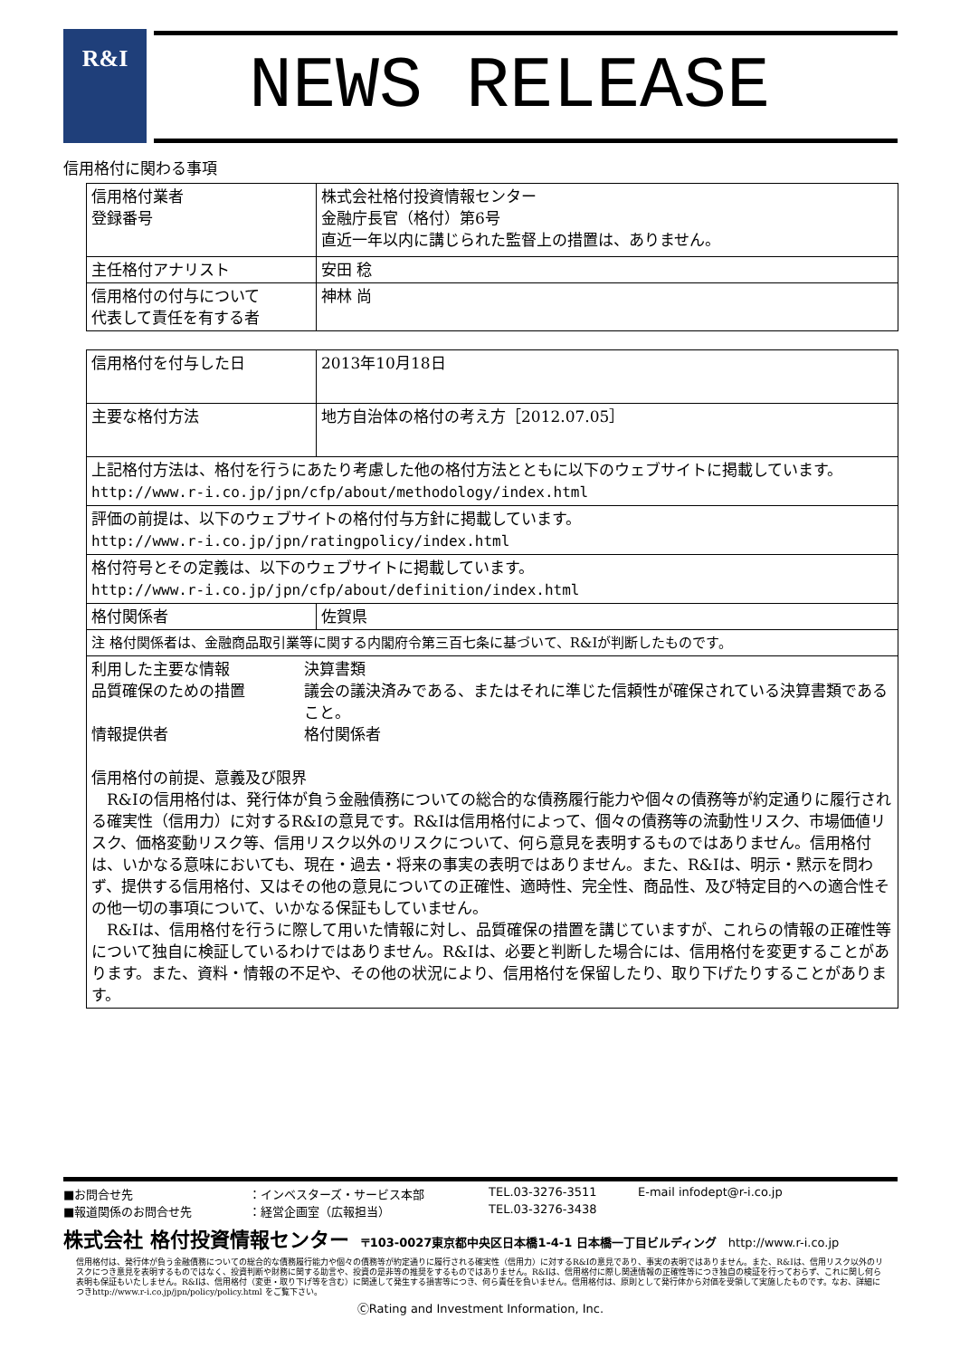R&I
NEWS RELEASE
信用格付に関わる事項
| 信用格付業者 登録番号 | 株式会社格付投資情報センター 金融庁長官（格付）第6号 直近一年以内に講じられた監督上の措置は、ありません。 |
| 主任格付アナリスト | 安田 稔 |
| 信用格付の付与について 代表して責任を有する者 | 神林 尚 |
| 信用格付を付与した日 | 2013年10月18日 |
| 主要な格付方法 | 地方自治体の格付の考え方［2012.07.05］ |
| 上記格付方法は、格付を行うにあたり考慮した他の格付方法とともに以下のウェブサイトに掲載しています。 http://www.r-i.co.jp/jpn/cfp/about/methodology/index.html | |
| 評価の前提は、以下のウェブサイトの格付付与方針に掲載しています。 http://www.r-i.co.jp/jpn/ratingpolicy/index.html | |
| 格付符号とその定義は、以下のウェブサイトに掲載しています。 http://www.r-i.co.jp/jpn/cfp/about/definition/index.html | |
| 格付関係者 | 佐賀県 |
| 注 格付関係者は、金融商品取引業等に関する内閣府令第三百七条に基づいて、R&Iが判断したものです。 | |
| / 利用した主要な情報 / 決算書類 / / 品質確保のための措置 / 議会の議決済みである、またはそれに準じた信頼性が確保されている決算書類であること。 / / 情報提供者 / 格付関係者 / 信用格付の前提、意義及び限界 R&Iの信用格付は、発行体が負う金融債務についての総合的な債務履行能力や個々の債務等が約定通りに履行される確実性（信用力）に対するR&Iの意見です。R&Iは信用格付によって、個々の債務等の流動性リスク、市場価値リスク、価格変動リスク等、信用リスク以外のリスクについて、何ら意見を表明するものではありません。信用格付は、いかなる意味においても、現在・過去・将来の事実の表明ではありません。また、R&Iは、明示・黙示を問わず、提供する信用格付、又はその他の意見についての正確性、適時性、完全性、商品性、及び特定目的への適合性その他一切の事項について、いかなる保証もしていません。 R&Iは、信用格付を行うに際して用いた情報に対し、品質確保の措置を講じていますが、これらの情報の正確性等について独自に検証しているわけではありません。R&Iは、必要と判断した場合には、信用格付を変更することがあります。また、資料・情報の不足や、その他の状況により、信用格付を保留したり、取り下げたりすることがあります。 | |
■お問合せ先 ：インベスターズ・サービス本部 TEL.03-3276-3511 E-mail infodept@r-i.co.jp
■報道関係のお問合せ先 ：経営企画室（広報担当） TEL.03-3276-3438
株式会社 格付投資情報センター　〒103-0027東京都中央区日本橋1-4-1 日本橋一丁目ビルディング　http://www.r-i.co.jp
信用格付は、発行体が負う金融債務についての総合的な債務履行能力や個々の債務等が約定通りに履行される確実性（信用力）に対するR&Iの意見であり、事実の表明ではありません。また、R&Iは、信用リスク以外のリスクにつき意見を表明するものではなく、投資判断や財務に関する助言や、投資の是非等の推奨をするものではありません。R&Iは、信用格付に際し関連情報の正確性等につき独自の検証を行っておらず、これに関し何ら表明も保証もいたしません。R&Iは、信用格付（変更・取り下げ等を含む）に関連して発生する損害等につき、何ら責任を負いません。信用格付は、原則として発行体から対価を受領して実施したものです。なお、詳細につきhttp://www.r-i.co.jp/jpn/policy/policy.html をご覧下さい。
ⒸRating and Investment Information, Inc.